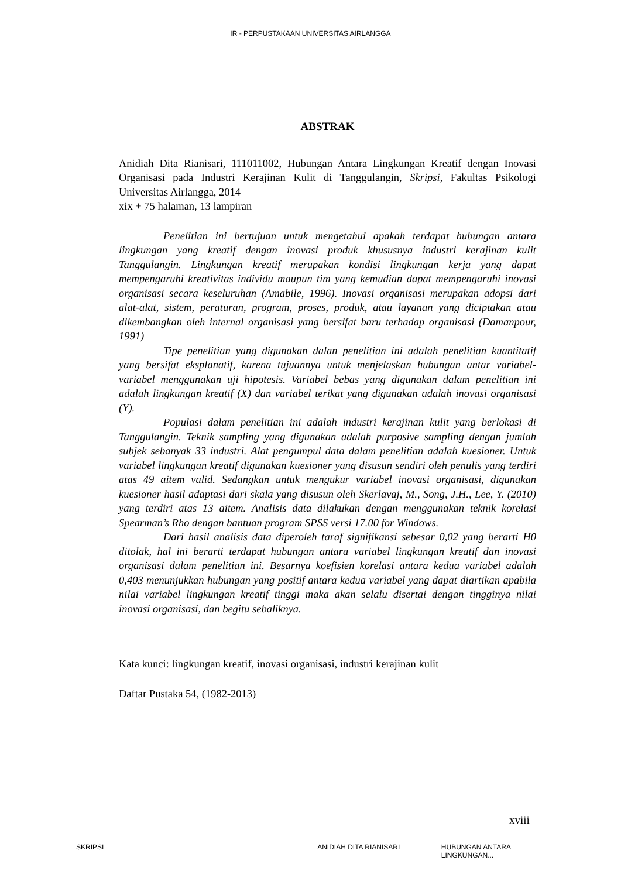IR - PERPUSTAKAAN UNIVERSITAS AIRLANGGA
ABSTRAK
Anidiah Dita Rianisari, 111011002, Hubungan Antara Lingkungan Kreatif dengan Inovasi Organisasi pada Industri Kerajinan Kulit di Tanggulangin, Skripsi, Fakultas Psikologi Universitas Airlangga, 2014
xix + 75 halaman, 13 lampiran
Penelitian ini bertujuan untuk mengetahui apakah terdapat hubungan antara lingkungan yang kreatif dengan inovasi produk khususnya industri kerajinan kulit Tanggulangin. Lingkungan kreatif merupakan kondisi lingkungan kerja yang dapat mempengaruhi kreativitas individu maupun tim yang kemudian dapat mempengaruhi inovasi organisasi secara keseluruhan (Amabile, 1996). Inovasi organisasi merupakan adopsi dari alat-alat, sistem, peraturan, program, proses, produk, atau layanan yang diciptakan atau dikembangkan oleh internal organisasi yang bersifat baru terhadap organisasi (Damanpour, 1991)
Tipe penelitian yang digunakan dalan penelitian ini adalah penelitian kuantitatif yang bersifat eksplanatif, karena tujuannya untuk menjelaskan hubungan antar variabel-variabel menggunakan uji hipotesis. Variabel bebas yang digunakan dalam penelitian ini adalah lingkungan kreatif (X) dan variabel terikat yang digunakan adalah inovasi organisasi (Y).
Populasi dalam penelitian ini adalah industri kerajinan kulit yang berlokasi di Tanggulangin. Teknik sampling yang digunakan adalah purposive sampling dengan jumlah subjek sebanyak 33 industri. Alat pengumpul data dalam penelitian adalah kuesioner. Untuk variabel lingkungan kreatif digunakan kuesioner yang disusun sendiri oleh penulis yang terdiri atas 49 aitem valid. Sedangkan untuk mengukur variabel inovasi organisasi, digunakan kuesioner hasil adaptasi dari skala yang disusun oleh Skerlavaj, M., Song, J.H., Lee, Y. (2010) yang terdiri atas 13 aitem. Analisis data dilakukan dengan menggunakan teknik korelasi Spearman’s Rho dengan bantuan program SPSS versi 17.00 for Windows.
Dari hasil analisis data diperoleh taraf signifikansi sebesar 0,02 yang berarti H0 ditolak, hal ini berarti terdapat hubungan antara variabel lingkungan kreatif dan inovasi organisasi dalam penelitian ini. Besarnya koefisien korelasi antara kedua variabel adalah 0,403 menunjukkan hubungan yang positif antara kedua variabel yang dapat diartikan apabila nilai variabel lingkungan kreatif tinggi maka akan selalu disertai dengan tingginya nilai inovasi organisasi, dan begitu sebaliknya.
Kata kunci: lingkungan kreatif, inovasi organisasi, industri kerajinan kulit
Daftar Pustaka 54, (1982-2013)
xviii
SKRIPSI ANIDIAH DITA RIANISARI HUBUNGAN ANTARA LINGKUNGAN...